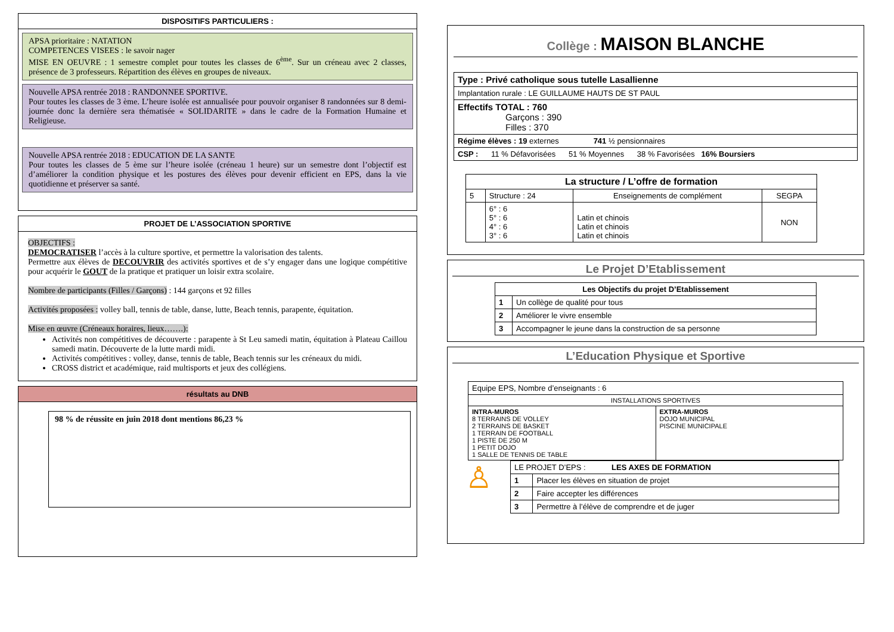DISPOSITIFS PARTICULIERS :
APSA prioritaire : NATATION
COMPETENCES VISEES : le savoir nager
MISE EN OEUVRE : 1 semestre complet pour toutes les classes de 6<sup>ème</sup>. Sur un créneau avec 2 classes, présence de 3 professeurs. Répartition des élèves en groupes de niveaux.
Nouvelle APSA rentrée 2018 : RANDONNEE SPORTIVE.
Pour toutes les classes de 3 ème. L’heure isolée est annualisée pour pouvoir organiser 8 randonnées sur 8 demi-journée donc la dernière sera thématisée « SOLIDARITE » dans le cadre de la Formation Humaine et Religieuse.
Nouvelle APSA rentrée 2018 : EDUCATION DE LA SANTE
Pour toutes les classes de 5 ème sur l’heure isolée (créneau 1 heure) sur un semestre dont l’objectif est d’améliorer la condition physique et les postures des élèves pour devenir efficient en EPS, dans la vie quotidienne et préserver sa santé.
PROJET DE L’ASSOCIATION SPORTIVE
OBJECTIFS :
DEMOCRATISER l’accès à la culture sportive, et permettre la valorisation des talents.
Permettre aux élèves de DECOUVRIR des activités sportives et de s’y engager dans une logique compétitive pour acquérir le GOUT de la pratique et pratiquer un loisir extra scolaire.
Nombre de participants (Filles / Garçons) : 144 garçons et 92 filles
Activités proposées : volley ball, tennis de table, danse, lutte, Beach tennis, parapente, équitation.
Mise en œuvre (Créneaux horaires, lieux…….):
Activités non compétitives de découverte : parapente à St Leu samedi matin, équitation à Plateau Caillou samedi matin. Découverte de la lutte mardi midi.
Activités compétitives : volley, danse, tennis de table, Beach tennis sur les créneaux du midi.
CROSS district et académique, raid multisports et jeux des collégiens.
résultats au DNB
98 % de réussite en juin 2018 dont mentions 86,23 %
Collège : MAISON BLANCHE
| Type : Privé catholique sous tutelle Lasallienne |
| Implantation rurale : LE GUILLAUME HAUTS DE ST PAUL |
| Effectifs TOTAL : 760 Garçons : 390 Filles : 370 |
| Régime élèves : 19 externes 741 ½ pensionnaires |
| CSP : 11 % Défavorisées 51 % Moyennes 38 % Favorisées 16% Boursiers |
| La structure / L’offre de formation | | | |
| --- | --- | --- | --- |
| 5 | Structure : 24 | Enseignements de complément | SEGPA |
| | 6° : 6 5° : 6 4° : 6 3° : 6 | Latin et chinois Latin et chinois Latin et chinois | NON |
Le Projet D’Etablissement
| Les Objectifs du projet D’Etablissement | |
| --- | --- |
| 1 | Un collège de qualité pour tous |
| 2 | Améliorer le vivre ensemble |
| 3 | Accompagner le jeune dans la construction de sa personne |
L’Education Physique et Sportive
| Equipe EPS, Nombre d’enseignants : 6 | |
| INSTALLATIONS SPORTIVES | |
| INTRA-MUROS 8 TERRAINS DE VOLLEY 2 TERRAINS DE BASKET 1 TERRAIN DE FOOTBALL 1 PISTE DE 250 M 1 PETIT DOJO 1 SALLE DE TENNIS DE TABLE | EXTRA-MUROS DOJO MUNICIPAL PISCINE MUNICIPALE |
♙
| LE PROJET D’EPS : LES AXES DE FORMATION | |
| 1 | Placer les élèves en situation de projet |
| 2 | Faire accepter les différences |
| 3 | Permettre à l’élève de comprendre et de juger |